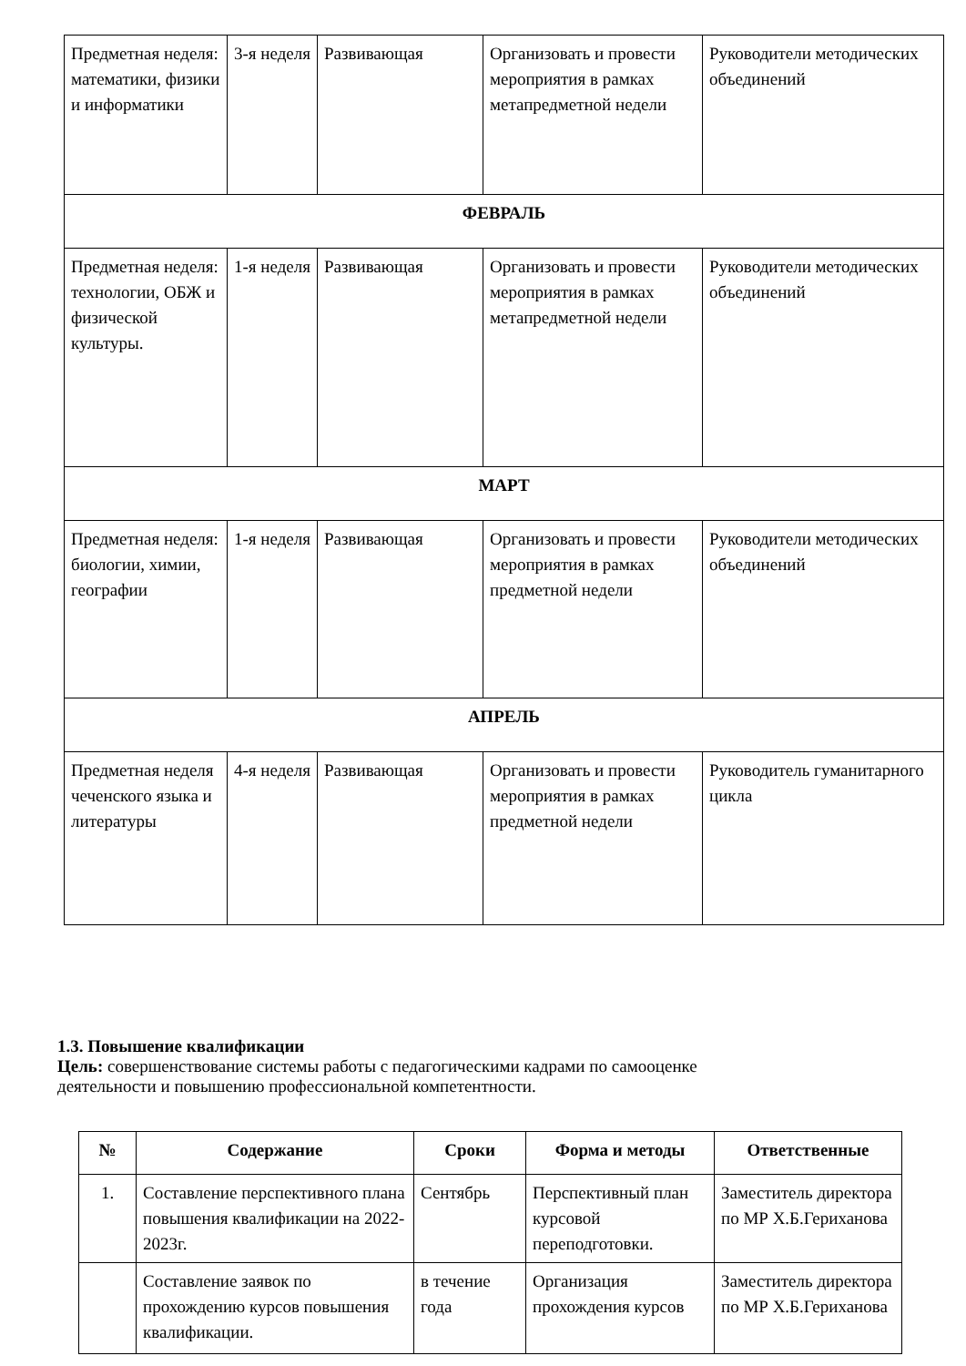| Предметная неделя: математики, физики и информатики | 3-я неделя | Развивающая | Организовать и провести мероприятия в рамках метапредметной недели | Руководители методических объединений |
| ФЕВРАЛЬ | | | | |
| Предметная неделя: технологии, ОБЖ и физической культуры. | 1-я неделя | Развивающая | Организовать и провести мероприятия в рамках метапредметной недели | Руководители методических объединений |
| МАРТ | | | | |
| Предметная неделя: биологии, химии, географии | 1-я неделя | Развивающая | Организовать и провести мероприятия в рамках предметной недели | Руководители методических объединений |
| АПРЕЛЬ | | | | |
| Предметная неделя чеченского языка и литературы | 4-я неделя | Развивающая | Организовать и провести мероприятия в рамках предметной недели | Руководитель гуманитарного цикла |
1.3. Повышение квалификации
Цель: совершенствование системы работы с педагогическими кадрами по самооценке
деятельности и повышению профессиональной компетентности.
| № | Содержание | Сроки | Форма и методы | Ответственные |
| --- | --- | --- | --- | --- |
| 1. | Составление перспективного плана повышения квалификации на 2022-2023г. | Сентябрь | Перспективный план курсовой переподготовки. | Заместитель директора по МР Х.Б.Гериханова |
| | Составление заявок по прохождению курсов повышения квалификации. | в течение года | Организация прохождения курсов | Заместитель директора по МР Х.Б.Гериханова |